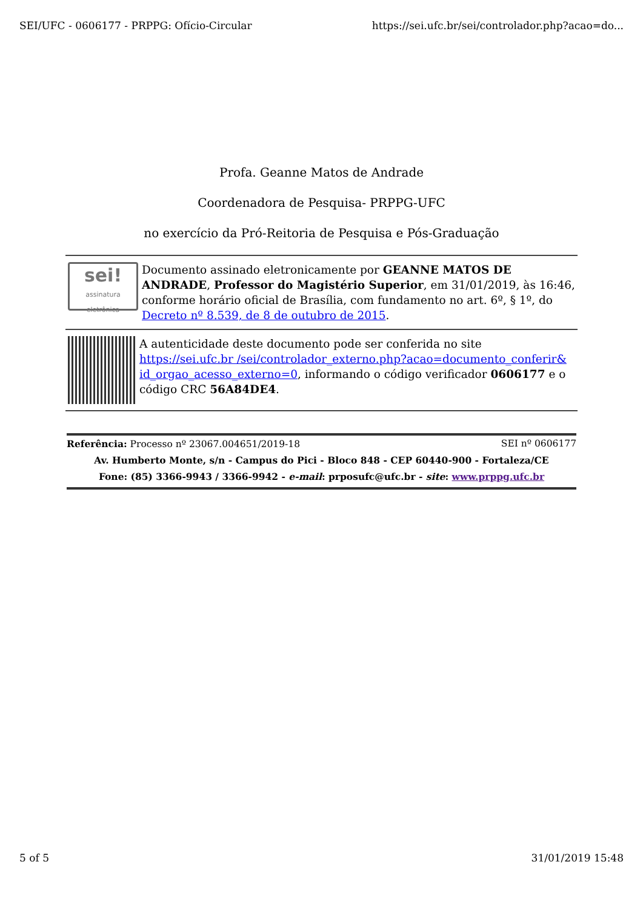SEI/UFC - 0606177 - PRPPG: Ofício-Circular https://sei.ufc.br/sei/controlador.php?acao=do...
Profa. Geanne Matos de Andrade
Coordenadora de Pesquisa- PRPPG-UFC
no exercício da Pró-Reitoria de Pesquisa e Pós-Graduação
sei!
assinatura
eletrônica
Documento assinado eletronicamente por GEANNE MATOS DE ANDRADE, Professor do Magistério Superior, em 31/01/2019, às 16:46, conforme horário oficial de Brasília, com fundamento no art. 6º, § 1º, do Decreto nº 8.539, de 8 de outubro de 2015.
A autenticidade deste documento pode ser conferida no site https://sei.ufc.br /sei/controlador_externo.php?acao=documento_conferir& id_orgao_acesso_externo=0, informando o código verificador 0606177 e o código CRC 56A84DE4.
Referência: Processo nº 23067.004651/2019-18 SEI nº 0606177
Av. Humberto Monte, s/n - Campus do Pici - Bloco 848 - CEP 60440-900 - Fortaleza/CE
Fone: (85) 3366-9943 / 3366-9942 - e-mail: prposufc@ufc.br - site: www.prppg.ufc.br
5 of 5 31/01/2019 15:48